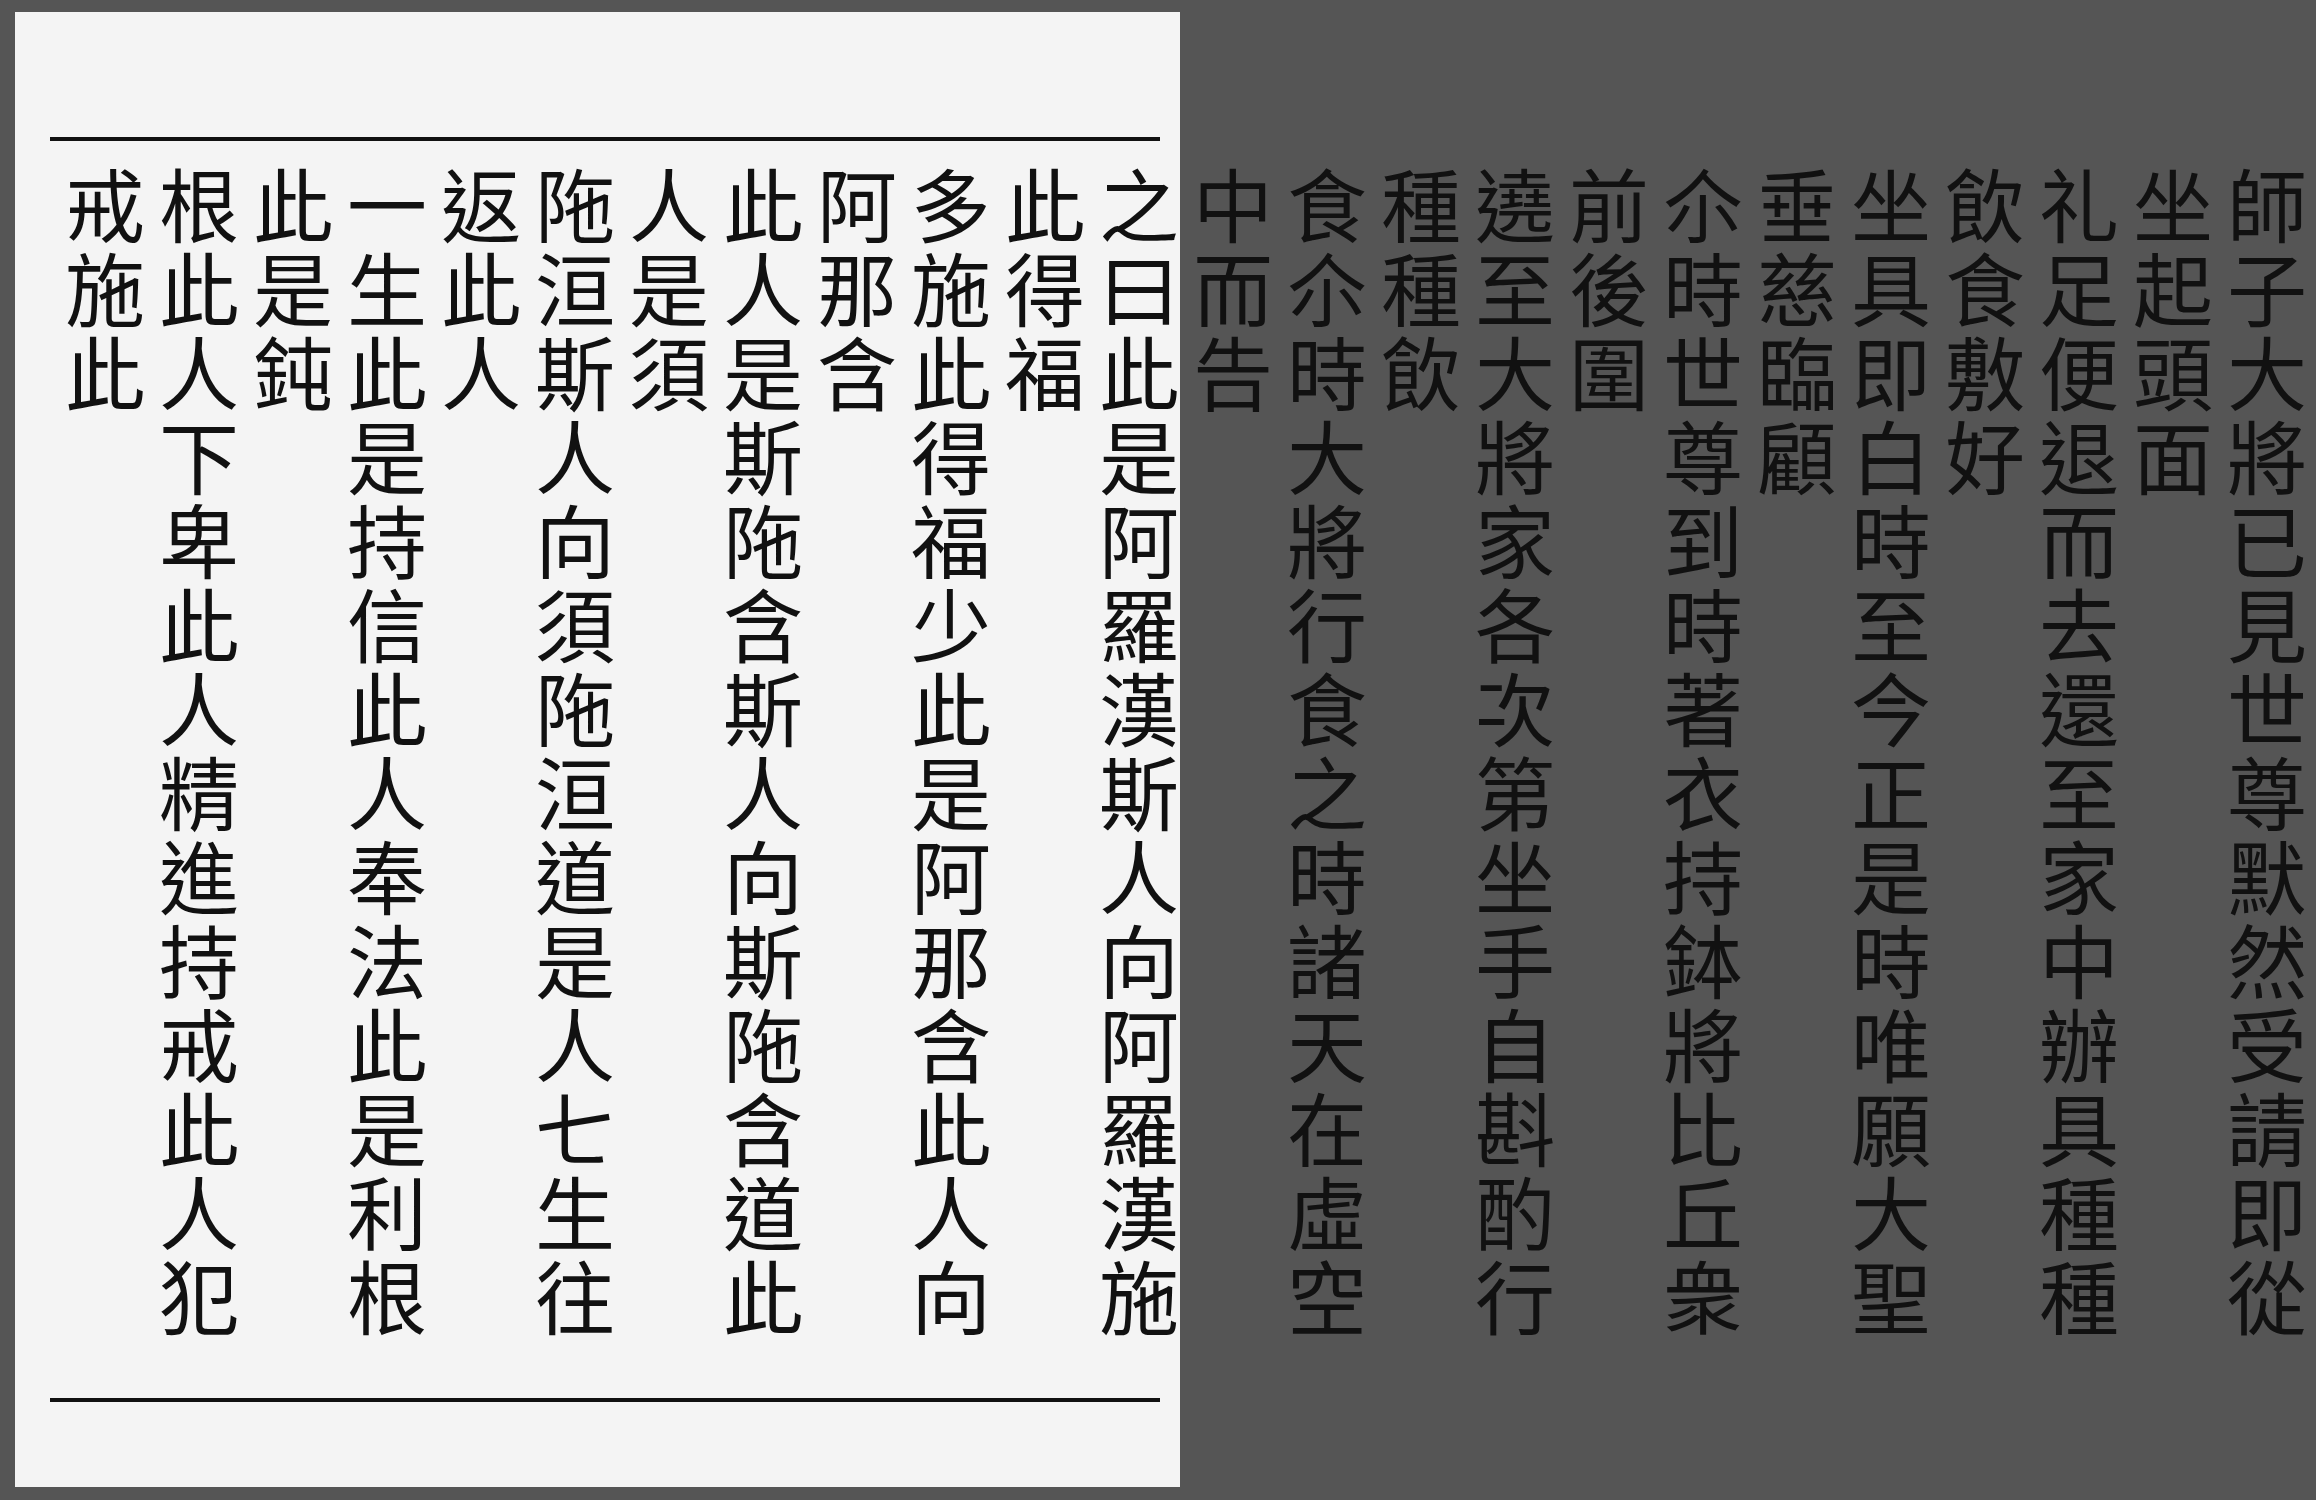師子大將已見世尊默然受請即從坐起頭面
礼足便退而去還至家中辦具種種飲食敷好
坐具即白時至今正是時唯願大聖垂慈臨顧
尒時世尊到時著衣持鉢將比丘衆前後圍
遶至大將家各次第坐手自斟酌行種種飲
食尒時大將行食之時諸天在虛空中而告
之曰此是阿羅漢斯人向阿羅漢施此得福
多施此得福少此是阿那含此人向阿那含
此人是斯陁含斯人向斯陁含道此人是須
陁洹斯人向須陁洹道是人七生往返此人
一生此是持信此人奉法此是利根此是鈍
根此人下卑此人精進持戒此人犯戒施此